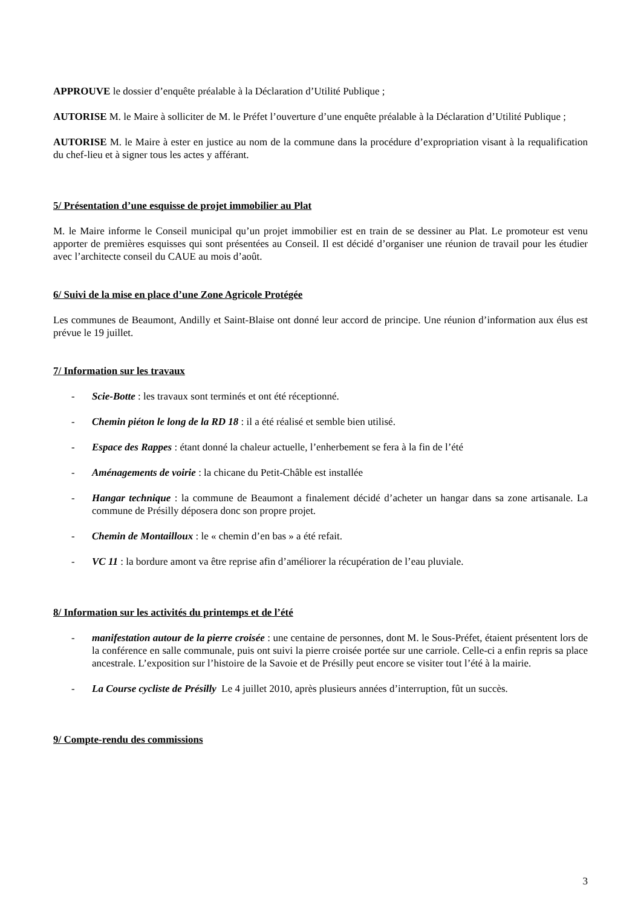APPROUVE le dossier d’enquête préalable à la Déclaration d’Utilité Publique ;
AUTORISE M. le Maire à solliciter de M. le Préfet l’ouverture d’une enquête préalable à la Déclaration d’Utilité Publique ;
AUTORISE M. le Maire à ester en justice au nom de la commune dans la procédure d’expropriation visant à la requalification du chef-lieu et à signer tous les actes y afférant.
5/ Présentation d’une esquisse de projet immobilier au Plat
M. le Maire informe le Conseil municipal qu’un projet immobilier est en train de se dessiner au Plat. Le promoteur est venu apporter de premières esquisses qui sont présentées au Conseil. Il est décidé d’organiser une réunion de travail pour les étudier avec l’architecte conseil du CAUE au mois d’août.
6/ Suivi de la mise en place d’une Zone Agricole Protégée
Les communes de Beaumont, Andilly et Saint-Blaise ont donné leur accord de principe. Une réunion d’information aux élus est prévue le 19 juillet.
7/ Information sur les travaux
- Scie-Botte : les travaux sont terminés et ont été réceptionné.
- Chemin piéton le long de la RD 18 : il a été réalisé et semble bien utilisé.
- Espace des Rappes : étant donné la chaleur actuelle, l’enherbement se fera à la fin de l’été
- Aménagements de voirie : la chicane du Petit-Châble est installée
- Hangar technique : la commune de Beaumont a finalement décidé d’acheter un hangar dans sa zone artisanale. La commune de Présilly déposera donc son propre projet.
- Chemin de Montailloux : le « chemin d’en bas » a été refait.
- VC 11 : la bordure amont va être reprise afin d’améliorer la récupération de l’eau pluviale.
8/ Information sur les activités du printemps et de l’été
- manifestation autour de la pierre croisée : une centaine de personnes, dont M. le Sous-Préfet, étaient présentent lors de la conférence en salle communale, puis ont suivi la pierre croisée portée sur une carriole. Celle-ci a enfin repris sa place ancestrale. L’exposition sur l’histoire de la Savoie et de Présilly peut encore se visiter tout l’été à la mairie.
- La Course cycliste de Présilly Le 4 juillet 2010, après plusieurs années d’interruption, fût un succès.
9/ Compte-rendu des commissions
3